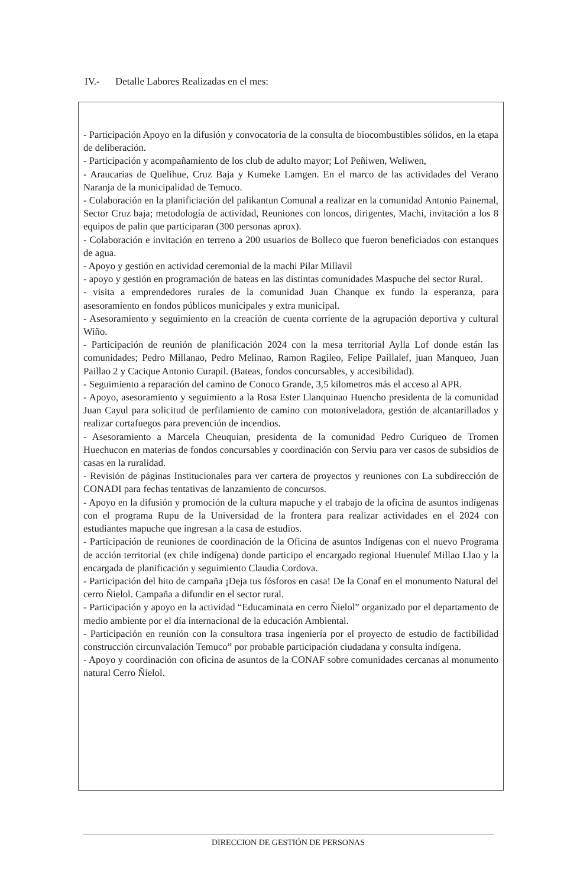IV.- Detalle Labores Realizadas en el mes:
- Participación Apoyo en la difusión y convocatoria de la consulta de biocombustibles sólidos, en la etapa de deliberación.
- Participación y acompañamiento de los club de adulto mayor; Lof Peñiwen, Weliwen,
- Araucarias de Quelihue, Cruz Baja y Kumeke Lamgen. En el marco de las actividades del Verano Naranja de la municipalidad de Temuco.
- Colaboración en la planificiación del palikantun Comunal a realizar en la comunidad Antonio Painemal, Sector Cruz baja; metodología de actividad, Reuniones con loncos, dirigentes, Machi, invitación a los 8 equipos de palin que participaran (300 personas aprox).
- Colaboración e invitación en terreno a 200 usuarios de Bolleco que fueron beneficiados con estanques de agua.
- Apoyo y gestión en actividad ceremonial de la machi Pilar Millavil
- apoyo y gestión en programación de bateas en las distintas comunidades Maspuche del sector Rural.
- visita a emprendedores rurales de la comunidad Juan Chanque ex fundo la esperanza, para asesoramiento en fondos públicos municipales y extra municipal.
- Asesoramiento y seguimiento en la creación de cuenta corriente de la agrupación deportiva y cultural Wiño.
- Participación de reunión de planificación 2024 con la mesa territorial Aylla Lof donde están las comunidades; Pedro Millanao, Pedro Melinao, Ramon Ragileo, Felipe Paillalef, juan Manqueo, Juan Paillao 2 y Cacique Antonio Curapil. (Bateas, fondos concursables, y accesibilidad).
- Seguimiento a reparación del camino de Conoco Grande, 3,5 kilometros más el acceso al APR.
- Apoyo, asesoramiento y seguimiento a la Rosa Ester Llanquinao Huencho presidenta de la comunidad Juan Cayul para solicitud de perfilamiento de camino con motoniveladora, gestión de alcantarillados y realizar cortafuegos para prevención de incendios.
- Asesoramiento a Marcela Cheuquian, presidenta de la comunidad Pedro Curiqueo de Tromen Huechucon en materias de fondos concursables y coordinación con Serviu para ver casos de subsidios de casas en la ruralidad.
- Revisión de páginas Institucionales para ver cartera de proyectos y reuniones con La subdirección de CONADI para fechas tentativas de lanzamiento de concursos.
- Apoyo en la difusión y promoción de la cultura mapuche y el trabajo de la oficina de asuntos indígenas con el programa Rupu de la Universidad de la frontera para realizar actividades en el 2024 con estudiantes mapuche que ingresan a la casa de estudios.
- Participación de reuniones de coordinación de la Oficina de asuntos Indígenas con el nuevo Programa de acción territorial (ex chile indígena) donde participo el encargado regional Huenulef Millao Llao y la encargada de planificación y seguimiento Claudia Cordova.
- Participación del hito de campaña ¡Deja tus fósforos en casa! De la Conaf en el monumento Natural del cerro Ñielol. Campaña a difundir en el sector rural.
- Participación y apoyo en la actividad “Educaminata en cerro Ñielol” organizado por el departamento de medio ambiente por el día internacional de la educación Ambiental.
- Participación en reunión con la consultora trasa ingeniería por el proyecto de estudio de factibilidad construcción circunvalación Temuco” por probable participación ciudadana y consulta indígena.
- Apoyo y coordinación con oficina de asuntos de la CONAF sobre comunidades cercanas al monumento natural Cerro Ñielol.
DIRECCION DE GESTIÓN DE PERSONAS